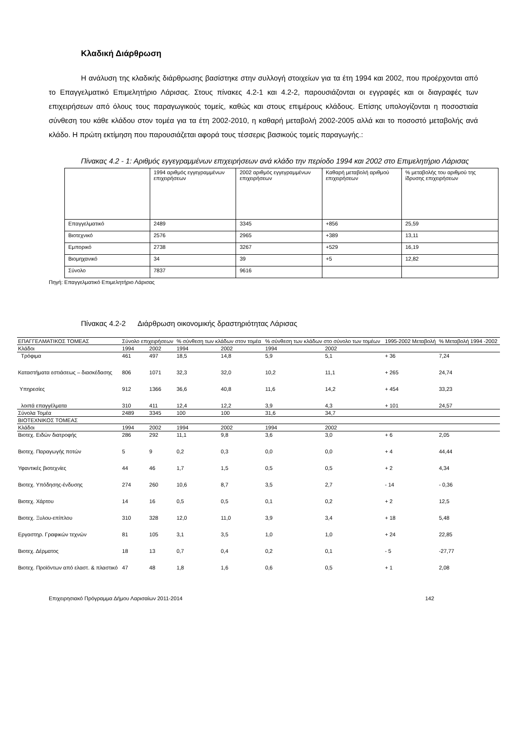Κλαδική Διάρθρωση
Η ανάλυση της κλαδικής διάρθρωσης βασίστηκε στην συλλογή στοιχείων για τα έτη 1994 και 2002, που προέρχονται από το Επαγγελματικό Επιμελητήριο Λάρισας. Στους πίνακες 4.2-1 και 4.2-2, παρουσιάζονται οι εγγραφές και οι διαγραφές των επιχειρήσεων από όλους τους παραγωγικούς τομείς, καθώς και στους επιμέρους κλάδους. Επίσης υπολογίζονται η ποσοστιαία σύνθεση του κάθε κλάδου στον τομέα για τα έτη 2002-2010, η καθαρή μεταβολή 2002-2005 αλλά και το ποσοστό μεταβολής ανά κλάδο. Η πρώτη εκτίμηση που παρουσιάζεται αφορά τους τέσσερις βασικούς τομείς παραγωγής.:
Πίνακας 4.2 - 1: Αριθμός εγγεγραμμένων επιχειρήσεων ανά κλάδο την περίοδο 1994 και 2002 στο Επιμελητήριο Λάρισας
| | 1994 αριθμός εγγεγραμμένων επιχειρήσεων | 2002 αριθμός εγγεγραμμένων επιχειρήσεων | Καθαρή μεταβολή αριθμού επιχειρήσεων | % μεταβολής του αριθμού της ίδρυσης επιχειρήσεων |
| Επαγγελματικό | 2489 | 3345 | +856 | 25,59 |
| Βιοτεχνικό | 2576 | 2965 | +389 | 13,11 |
| Εμπορικό | 2738 | 3267 | +529 | 16,19 |
| Βιομηχανικό | 34 | 39 | +5 | 12,82 |
| Σύνολο | 7837 | 9616 | | |
Πηγή: Επαγγελματικό Επιμελητήριο Λάρισας
Πίνακας 4.2-2 Διάρθρωση οικονομικής δραστηριότητας Λάρισας
| ΕΠΑΓΓΕΛΜΑΤΙΚΟΣ ΤΟΜΕΑΣ | Σύνολο επιχειρήσεων | | % σύνθεση των κλάδων στον τομέα | | % σύνθεση των κλάδων στο σύνολο των τομέων | | 1995-2002 Μεταβολή | % Μεταβολή 1994 -2002 |
| Κλάδοι | 1994 | 2002 | 1994 | 2002 | 1994 | 2002 | | |
| Τρόφιμα | 461 | 497 | 18,5 | 14,8 | 5,9 | 5,1 | + 36 | 7,24 |
| Καταστήματα εστιάσεως – διασκέδασης | 806 | 1071 | 32,3 | 32,0 | 10,2 | 11,1 | + 265 | 24,74 |
| Υπηρεσίες | 912 | 1366 | 36,6 | 40,8 | 11,6 | 14,2 | + 454 | 33,23 |
| λοιπά επαγγέλματα | 310 | 411 | 12,4 | 12,2 | 3,9 | 4,3 | + 101 | 24,57 |
| Σύνολα Τομέα | 2489 | 3345 | 100 | 100 | 31,6 | 34,7 | | |
| ΒΙΟΤΕΧΝΙΚΟΣ ΤΟΜΕΑΣ | | | | | | | | |
| Κλάδοι | 1994 | 2002 | 1994 | 2002 | 1994 | 2002 | | |
| Βιοτεχ. Ειδών διατροφής | 286 | 292 | 11,1 | 9,8 | 3,6 | 3,0 | + 6 | 2,05 |
| Βιοτεχ. Παραγωγής ποτών | 5 | 9 | 0,2 | 0,3 | 0,0 | 0,0 | + 4 | 44,44 |
| Υφαντικές βιοτεχνίες | 44 | 46 | 1,7 | 1,5 | 0,5 | 0,5 | + 2 | 4,34 |
| Βιοτεχ. Υπόδησης-ένδυσης | 274 | 260 | 10,6 | 8,7 | 3,5 | 2,7 | - 14 | - 0,36 |
| Βιοτεχ. Χάρτου | 14 | 16 | 0,5 | 0,5 | 0,1 | 0,2 | + 2 | 12,5 |
| Βιοτεχ. Ξυλου-επίπλου | 310 | 328 | 12,0 | 11,0 | 3,9 | 3,4 | + 18 | 5,48 |
| Εργαστηρ. Γραφικών τεχνών | 81 | 105 | 3,1 | 3,5 | 1,0 | 1,0 | + 24 | 22,85 |
| Βιοτεχ. Δέρματος | 18 | 13 | 0,7 | 0,4 | 0,2 | 0,1 | - 5 | -27,77 |
| Βιοτεχ. Προϊόντων από ελαστ. & πλαστικό | 47 | 48 | 1,8 | 1,6 | 0,6 | 0,5 | + 1 | 2,08 |
Επιχειρησιακό Πρόγραμμα Δήμου Λαρισαίων 2011-2014 142